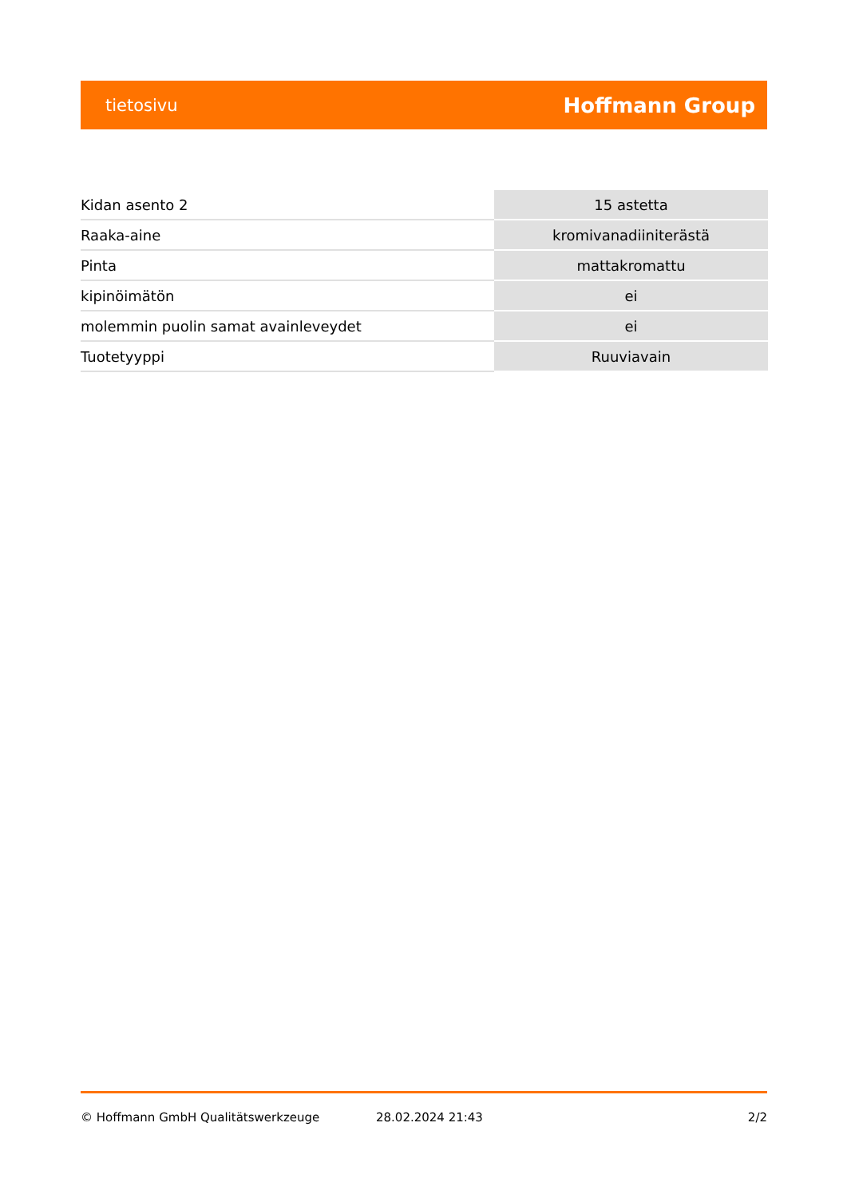tietosivu Hoffmann Group
| Kidan asento 2 | 15 astetta |
| Raaka-aine | kromivanadiiniterästä |
| Pinta | mattakromattu |
| kipinöimätön | ei |
| molemmin puolin samat avainleveydet | ei |
| Tuotetyyppi | Ruuviavain |
© Hoffmann GmbH Qualitätswerkzeuge 28.02.2024 21:43 2/2